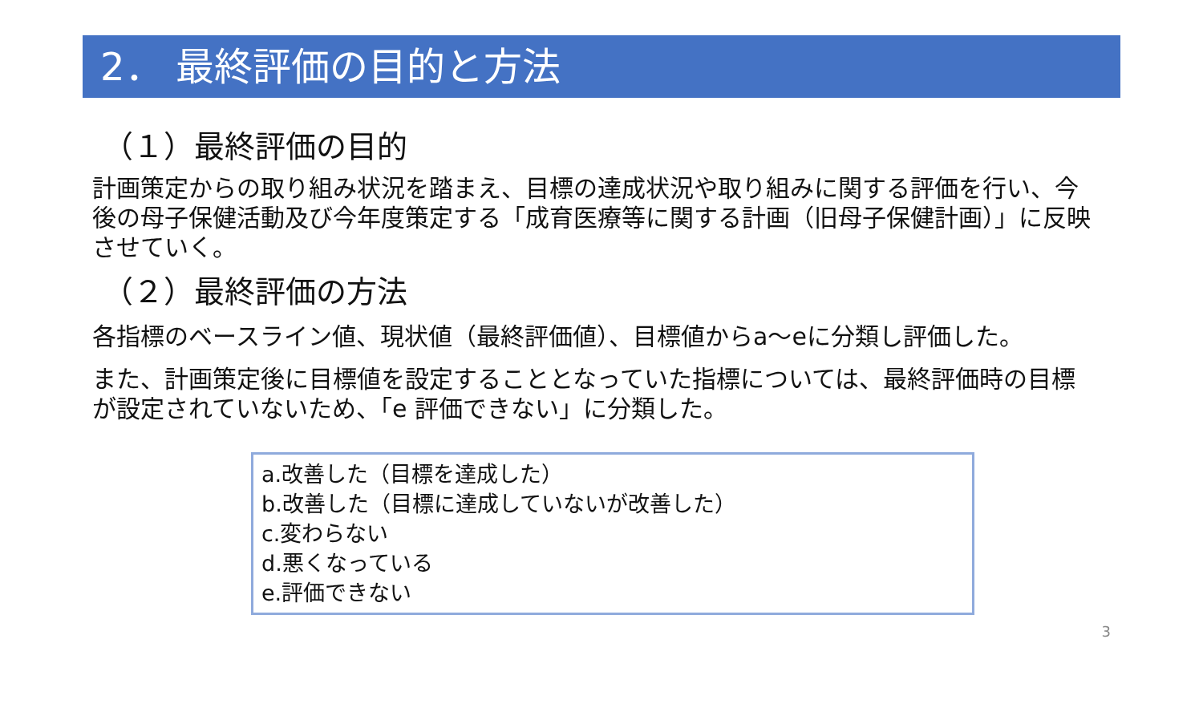2． 最終評価の目的と方法
（１）最終評価の目的
計画策定からの取り組み状況を踏まえ、目標の達成状況や取り組みに関する評価を行い、今後の母子保健活動及び今年度策定する「成育医療等に関する計画（旧母子保健計画）」に反映させていく。
（２）最終評価の方法
各指標のベースライン値、現状値（最終評価値）、目標値からa～eに分類し評価した。
また、計画策定後に目標値を設定することとなっていた指標については、最終評価時の目標が設定されていないため、「e 評価できない」に分類した。
a.改善した（目標を達成した）
b.改善した（目標に達成していないが改善した）
c.変わらない
d.悪くなっている
e.評価できない
3